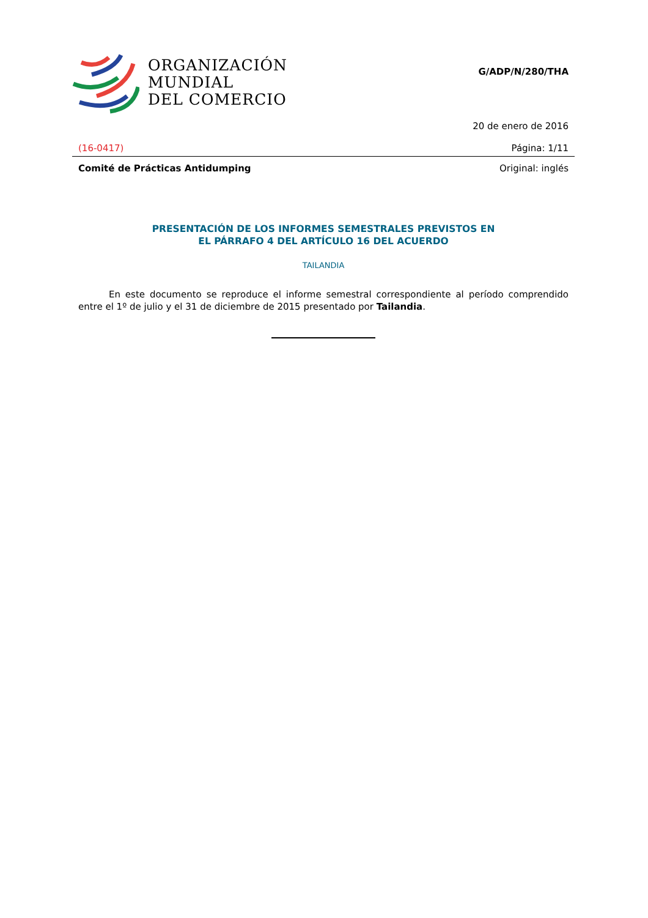ORGANIZACIÓN
MUNDIAL
DEL COMERCIO
G/ADP/N/280/THA
20 de enero de 2016
(16-0417) Página: 1/11
Comité de Prácticas Antidumping Original: inglés
PRESENTACIÓN DE LOS INFORMES SEMESTRALES PREVISTOS EN
EL PÁRRAFO 4 DEL ARTÍCULO 16 DEL ACUERDO
TAILANDIA
En este documento se reproduce el informe semestral correspondiente al período comprendido entre el 1º de julio y el 31 de diciembre de 2015 presentado por Tailandia.